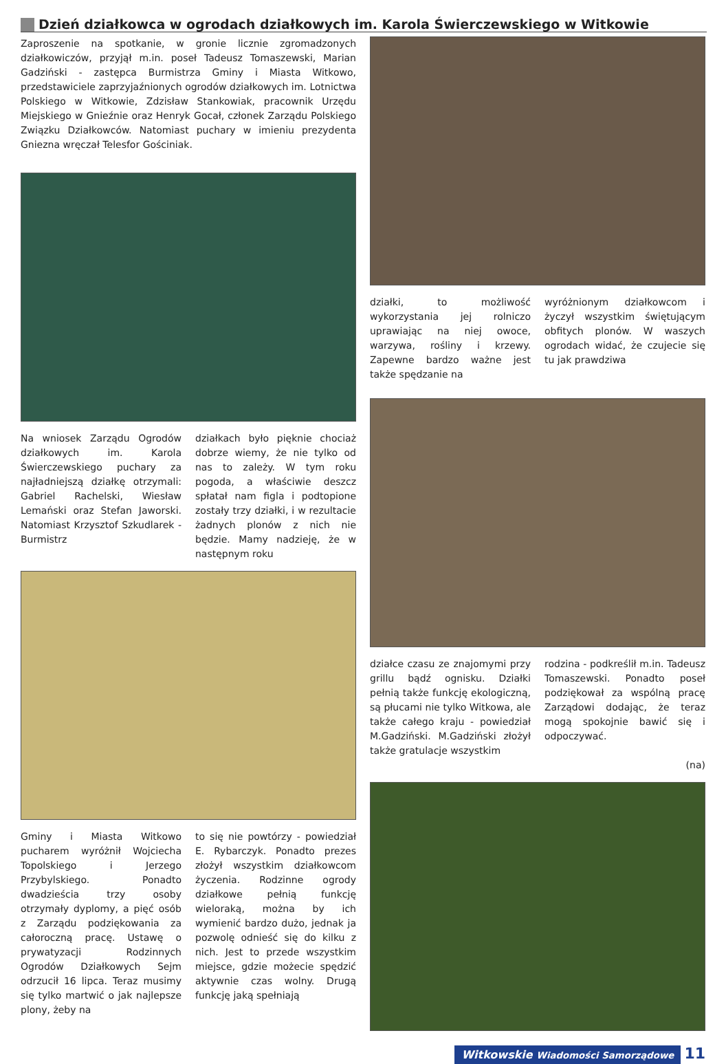Dzień działkowca w ogrodach działkowych im. Karola Świerczewskiego w Witkowie
Zaproszenie na spotkanie, w gronie licznie zgromadzonych działkowiczów, przyjął m.in. poseł Tadeusz Tomaszewski, Marian Gadziński - zastępca Burmistrza Gminy i Miasta Witkowo, przedstawiciele zaprzyjaźnionych ogrodów działkowych im. Lotnictwa Polskiego w Witkowie, Zdzisław Stankowiak, pracownik Urzędu Miejskiego w Gnieźnie oraz Henryk Gocał, członek Zarządu Polskiego Związku Działkowców. Natomiast puchary w imieniu prezydenta Gniezna wręczał Telesfor Gościniak.
Na wniosek Zarządu Ogrodów działkowych im. Karola Świerczewskiego puchary za najładniejszą działkę otrzymali: Gabriel Rachelski, Wiesław Lemański oraz Stefan Jaworski. Natomiast Krzysztof Szkudlarek - Burmistrz
działkach było pięknie chociaż dobrze wiemy, że nie tylko od nas to zależy. W tym roku pogoda, a właściwie deszcz spłatał nam figla i podtopione zostały trzy działki, i w rezultacie żadnych plonów z nich nie będzie. Mamy nadzieję, że w następnym roku
Gminy i Miasta Witkowo pucharem wyróżnił Wojciecha Topolskiego i Jerzego Przybylskiego. Ponadto dwadzieścia trzy osoby otrzymały dyplomy, a pięć osób z Zarządu podziękowania za całoroczną pracę. Ustawę o prywatyzacji Rodzinnych Ogrodów Działkowych Sejm odrzucił 16 lipca. Teraz musimy się tylko martwić o jak najlepsze plony, żeby na
to się nie powtórzy - powiedział E. Rybarczyk. Ponadto prezes złożył wszystkim działkowcom życzenia. Rodzinne ogrody działkowe pełnią funkcję wieloraką, można by ich wymienić bardzo dużo, jednak ja pozwolę odnieść się do kilku z nich. Jest to przede wszystkim miejsce, gdzie możecie spędzić aktywnie czas wolny. Drugą funkcję jaką spełniają
działki, to możliwość wykorzystania jej rolniczo uprawiając na niej owoce, warzywa, rośliny i krzewy. Zapewne bardzo ważne jest także spędzanie na
wyróżnionym działkowcom i życzył wszystkim świętującym obfitych plonów. W waszych ogrodach widać, że czujecie się tu jak prawdziwa
działce czasu ze znajomymi przy grillu bądź ognisku. Działki pełnią także funkcję ekologiczną, są płucami nie tylko Witkowa, ale także całego kraju - powiedział M.Gadziński. M.Gadziński złożył także gratulacje wszystkim
rodzina - podkreślił m.in. Tadeusz Tomaszewski. Ponadto poseł podziękował za wspólną pracę Zarządowi dodając, że teraz mogą spokojnie bawić się i odpoczywać.
(na)
Witkowskie Wiadomości Samorządowe 11